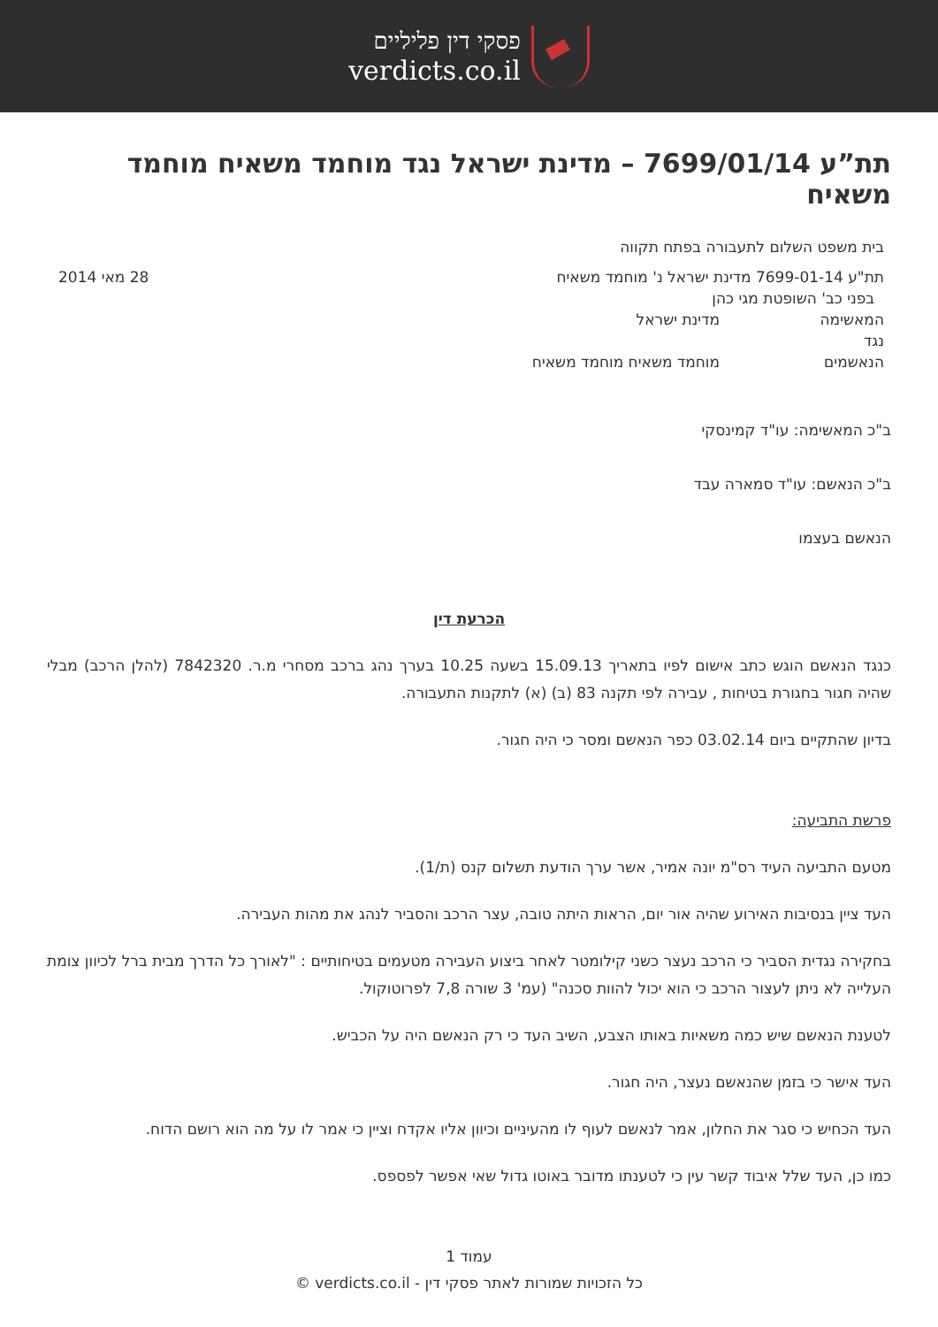פסקי דין פליליים
verdicts.co.il
תת”ע 7699/01/14 – מדינת ישראל נגד מוחמד משאיח מוחמד משאיח
| בית משפט השלום לתעבורה בפתח תקווה | | |
| תת"ע 7699-01-14 מדינת ישראל נ' מוחמד משאיח | | 28 מאי 2014 |
| בפני כב' השופטת מגי כהן | | |
| המאשימה | מדינת ישראל | |
| נגד | | |
| הנאשמים | מוחמד משאיח מוחמד משאיח | |
ב"כ המאשימה: עו"ד קמינסקי
ב"כ הנאשם: עו"ד סמארה עבד
הנאשם בעצמו
הכרעת דין
כנגד הנאשם הוגש כתב אישום לפיו בתאריך 15.09.13 בשעה 10.25 בערך נהג ברכב מסחרי מ.ר. 7842320 (להלן הרכב) מבלי שהיה חגור בחגורת בטיחות , עבירה לפי תקנה 83 (ב) (א) לתקנות התעבורה.
בדיון שהתקיים ביום 03.02.14 כפר הנאשם ומסר כי היה חגור.
פרשת התביעה:
מטעם התביעה העיד רס"מ יונה אמיר, אשר ערך הודעת תשלום קנס (ת/1).
העד ציין בנסיבות האירוע שהיה אור יום, הראות היתה טובה, עצר הרכב והסביר לנהג את מהות העבירה.
בחקירה נגדית הסביר כי הרכב נעצר כשני קילומטר לאחר ביצוע העבירה מטעמים בטיחותיים : "לאורך כל הדרך מבית ברל לכיוון צומת העלייה לא ניתן לעצור הרכב כי הוא יכול להוות סכנה" (עמ' 3 שורה 7,8 לפרוטוקול.
לטענת הנאשם שיש כמה משאיות באותו הצבע, השיב העד כי רק הנאשם היה על הכביש.
העד אישר כי בזמן שהנאשם נעצר, היה חגור.
העד הכחיש כי סגר את החלון, אמר לנאשם לעוף לו מהעיניים וכיוון אליו אקדח וציין כי אמר לו על מה הוא רושם הדוח.
כמו כן, העד שלל איבוד קשר עין כי לטענתו מדובר באוטו גדול שאי אפשר לפספס.
עמוד 1
כל הזכויות שמורות לאתר פסקי דין - verdicts.co.il ©